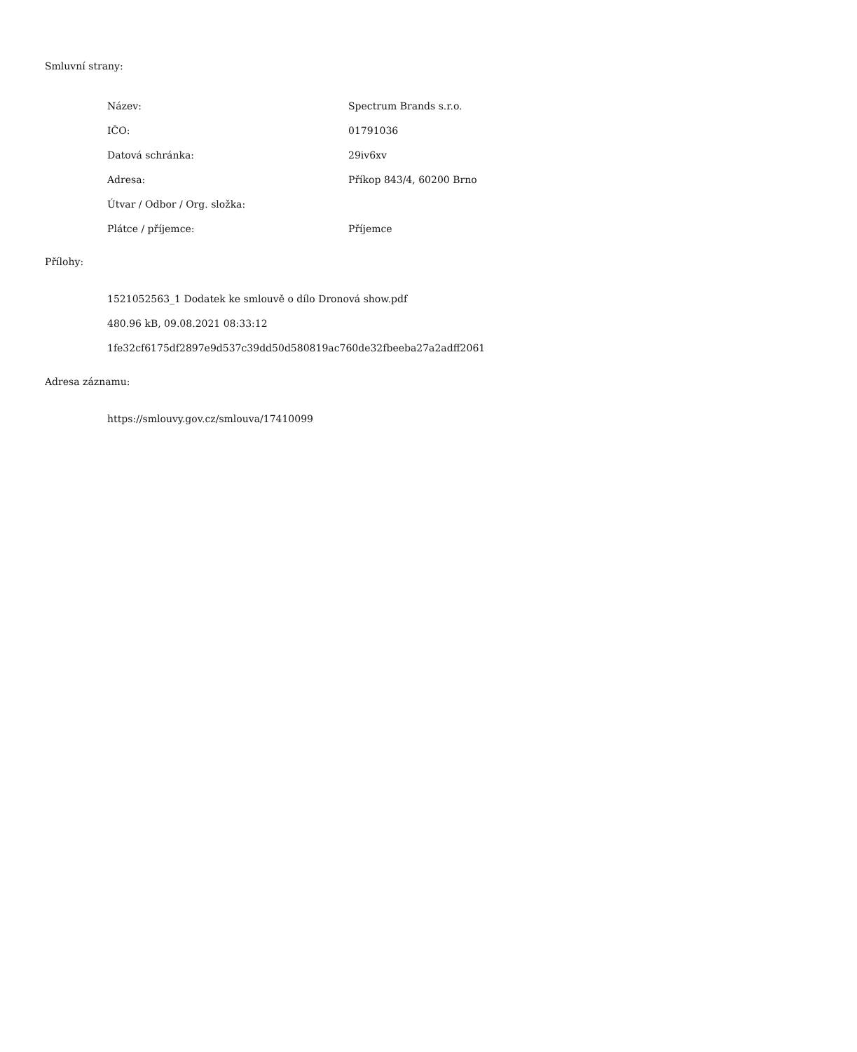Smluvní strany:
| Název: | Spectrum Brands s.r.o. |
| IČO: | 01791036 |
| Datová schránka: | 29iv6xv |
| Adresa: | Příkop 843/4, 60200 Brno |
| Útvar / Odbor / Org. složka: | |
| Plátce / příjemce: | Příjemce |
Přílohy:
1521052563_1 Dodatek ke smlouvě o dílo Dronová show.pdf
480.96 kB, 09.08.2021 08:33:12
1fe32cf6175df2897e9d537c39dd50d580819ac760de32fbeeba27a2adff2061
Adresa záznamu:
https://smlouvy.gov.cz/smlouva/17410099